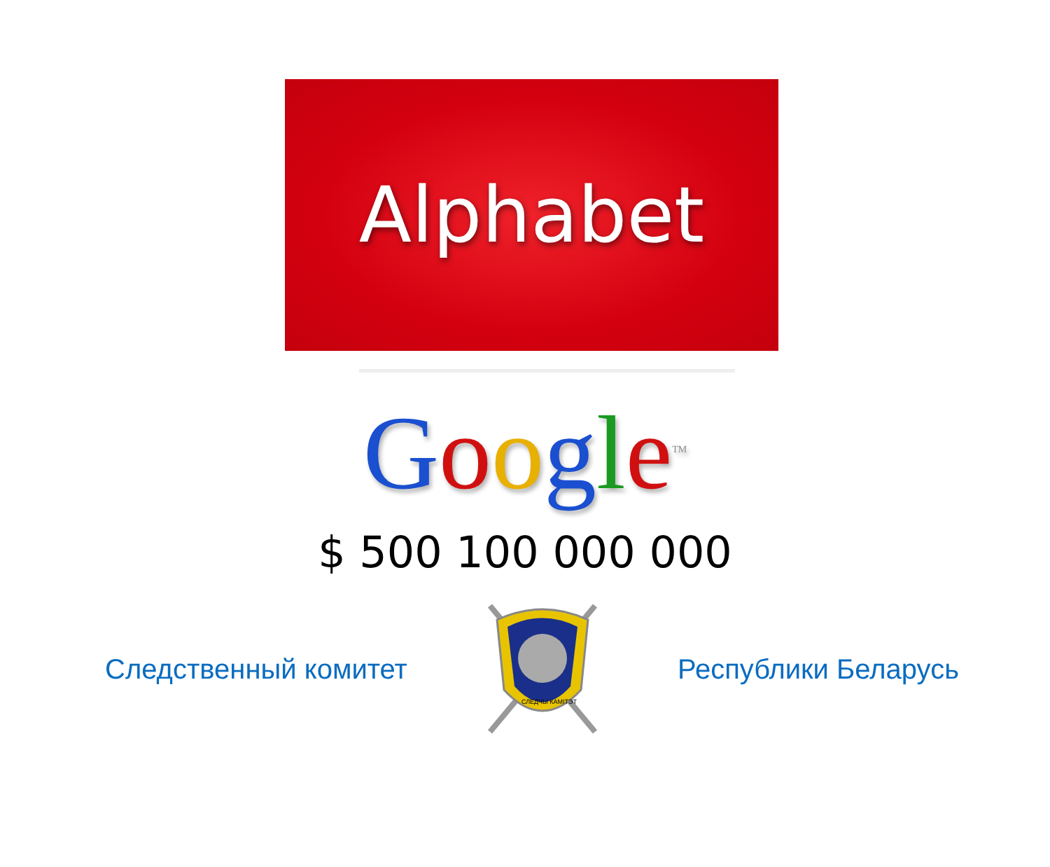Alphabet
Google<sup>TM</sup>
$ 500 100 000 000
Следственный комитет
СЛЕДЧЫ КАМІТЭТ
Республики Беларусь